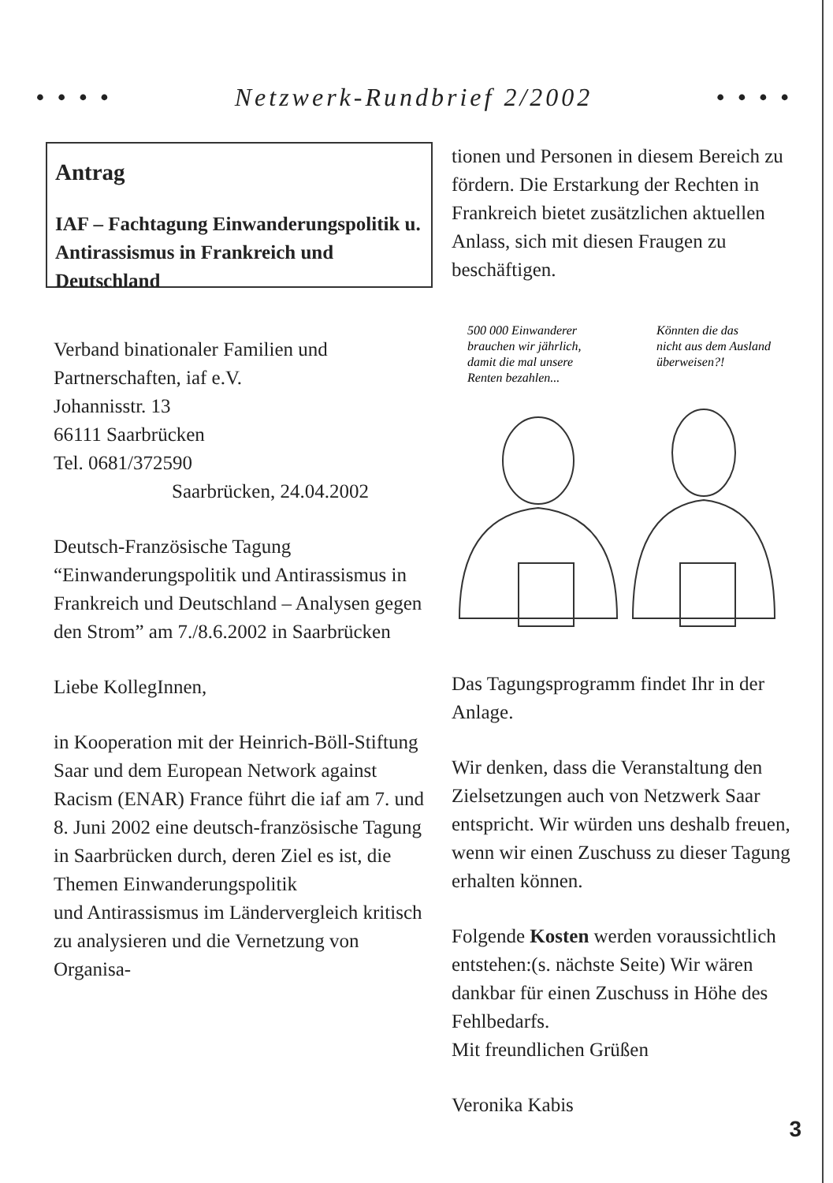• • • • Netzwerk-Rundbrief 2/2002 • • • •
Antrag
IAF – Fachtagung Einwanderungspolitik u. Antirassismus in Frankreich und Deutschland
Verband binationaler Familien und Partnerschaften, iaf e.V.
Johannisstr. 13
66111 Saarbrücken
Tel. 0681/372590
Saarbrücken, 24.04.2002
Deutsch-Französische Tagung “Einwanderungspolitik und Antirassismus in Frankreich und Deutschland – Analysen gegen den Strom” am 7./8.6.2002 in Saarbrücken
Liebe KollegInnen,
in Kooperation mit der Heinrich-Böll-Stiftung Saar und dem European Network against Racism (ENAR) France führt die iaf am 7. und 8. Juni 2002 eine deutsch-französische Tagung in Saarbrücken durch, deren Ziel es ist, die Themen Einwanderungspolitik
und Antirassismus im Ländervergleich kritisch zu analysieren und die Vernetzung von Organisa-
tionen und Personen in diesem Bereich zu fördern. Die Erstarkung der Rechten in Frankreich bietet zusätzlichen aktuellen Anlass, sich mit diesen Fraugen zu beschäftigen.
500 000 Einwanderer
brauchen wir jährlich,
damit die mal unsere
Renten bezahlen...
Könnten die das
nicht aus dem Ausland
überweisen?!
Das Tagungsprogramm findet Ihr in der Anlage.
Wir denken, dass die Veranstaltung den Zielsetzungen auch von Netzwerk Saar entspricht. Wir würden uns deshalb freuen, wenn wir einen Zuschuss zu dieser Tagung erhalten können.
Folgende Kosten werden voraussichtlich entstehen:(s. nächste Seite) Wir wären dankbar für einen Zuschuss in Höhe des Fehlbedarfs.
Mit freundlichen Grüßen
Veronika Kabis
3